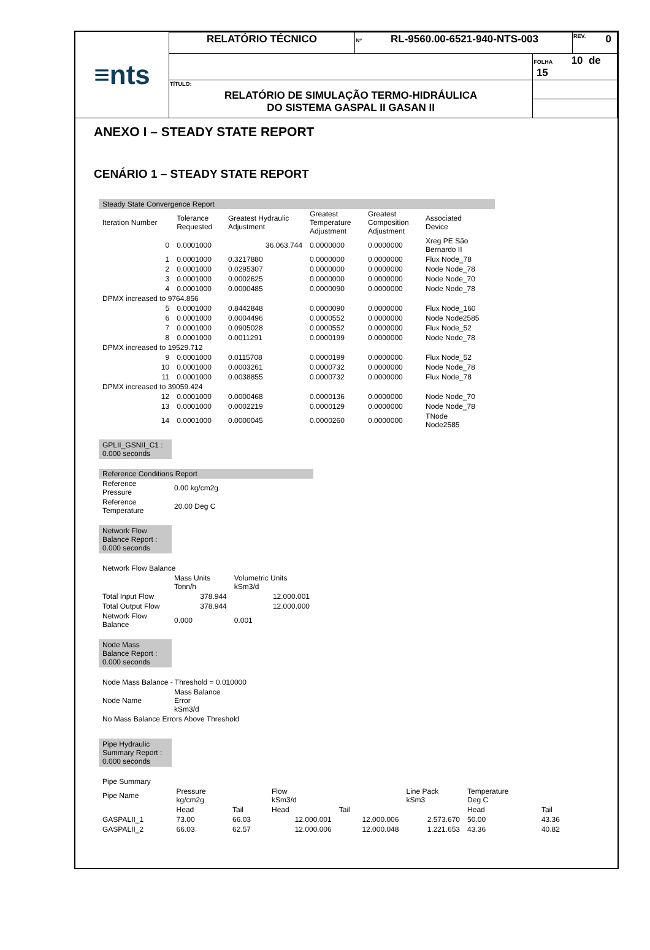| ≡nts | RELATÓRIO TÉCNICO | Nº RL-9560.00-6521-940-NTS-003 | | REV. 0 |
| | | | FOLHA 10 de 15 | |
| | TÍTULO: RELATÓRIO DE SIMULAÇÃO TERMO-HIDRÁULICA DO SISTEMA GASPAL II GASAN II | | | |
ANEXO I – STEADY STATE REPORT
CENÁRIO 1 – STEADY STATE REPORT
| Steady State Convergence Report | | | | | |
| Iteration Number | Tolerance Requested | Greatest Hydraulic Adjustment | Greatest Temperature Adjustment | Greatest Composition Adjustment | Associated Device |
| 0 | 0.0001000 | 36.063.744 | 0.0000000 | 0.0000000 | Xreg PE São Bernardo II |
| 1 | 0.0001000 | 0.3217880 | 0.0000000 | 0.0000000 | Flux Node_78 |
| 2 | 0.0001000 | 0.0295307 | 0.0000000 | 0.0000000 | Node Node_78 |
| 3 | 0.0001000 | 0.0002625 | 0.0000000 | 0.0000000 | Node Node_70 |
| 4 | 0.0001000 | 0.0000485 | 0.0000090 | 0.0000000 | Node Node_78 |
| DPMX increased to 9764.856 | | | | | |
| 5 | 0.0001000 | 0.8442848 | 0.0000090 | 0.0000000 | Flux Node_160 |
| 6 | 0.0001000 | 0.0004496 | 0.0000552 | 0.0000000 | Node Node2585 |
| 7 | 0.0001000 | 0.0905028 | 0.0000552 | 0.0000000 | Flux Node_52 |
| 8 | 0.0001000 | 0.0011291 | 0.0000199 | 0.0000000 | Node Node_78 |
| DPMX increased to 19529.712 | | | | | |
| 9 | 0.0001000 | 0.0115708 | 0.0000199 | 0.0000000 | Flux Node_52 |
| 10 | 0.0001000 | 0.0003261 | 0.0000732 | 0.0000000 | Node Node_78 |
| 11 | 0.0001000 | 0.0038855 | 0.0000732 | 0.0000000 | Flux Node_78 |
| DPMX increased to 39059.424 | | | | | |
| 12 | 0.0001000 | 0.0000468 | 0.0000136 | 0.0000000 | Node Node_70 |
| 13 | 0.0001000 | 0.0002219 | 0.0000129 | 0.0000000 | Node Node_78 |
| 14 | 0.0001000 | 0.0000045 | 0.0000260 | 0.0000000 | TNode Node2585 |
GPLII_GSNII_C1 :
0.000 seconds
| Reference Conditions Report | |
| Reference Pressure | 0.00 kg/cm2g |
| Reference Temperature | 20.00 Deg C |
Network Flow
Balance Report :
0.000 seconds
| Network Flow Balance | | |
| | Mass Units Tonn/h | Volumetric Units kSm3/d |
| Total Input Flow | 378.944 | 12.000.001 |
| Total Output Flow | 378.944 | 12.000.000 |
| Network Flow Balance | 0.000 | 0.001 |
Node Mass
Balance Report :
0.000 seconds
| Node Mass Balance - Threshold = 0.010000 | |
| Node Name | Mass Balance Error kSm3/d |
| No Mass Balance Errors Above Threshold | |
Pipe Hydraulic
Summary Report :
0.000 seconds
| Pipe Summary | | | | | | | |
| Pipe Name | Pressure kg/cm2g | | Flow kSm3/d | | Line Pack kSm3 | Temperature Deg C | |
| | Head | Tail | Head | Tail | | Head | Tail |
| GASPALII_1 | 73.00 | 66.03 | 12.000.001 | 12.000.006 | 2.573.670 | 50.00 | 43.36 |
| GASPALII_2 | 66.03 | 62.57 | 12.000.006 | 12.000.048 | 1.221.653 | 43.36 | 40.82 |